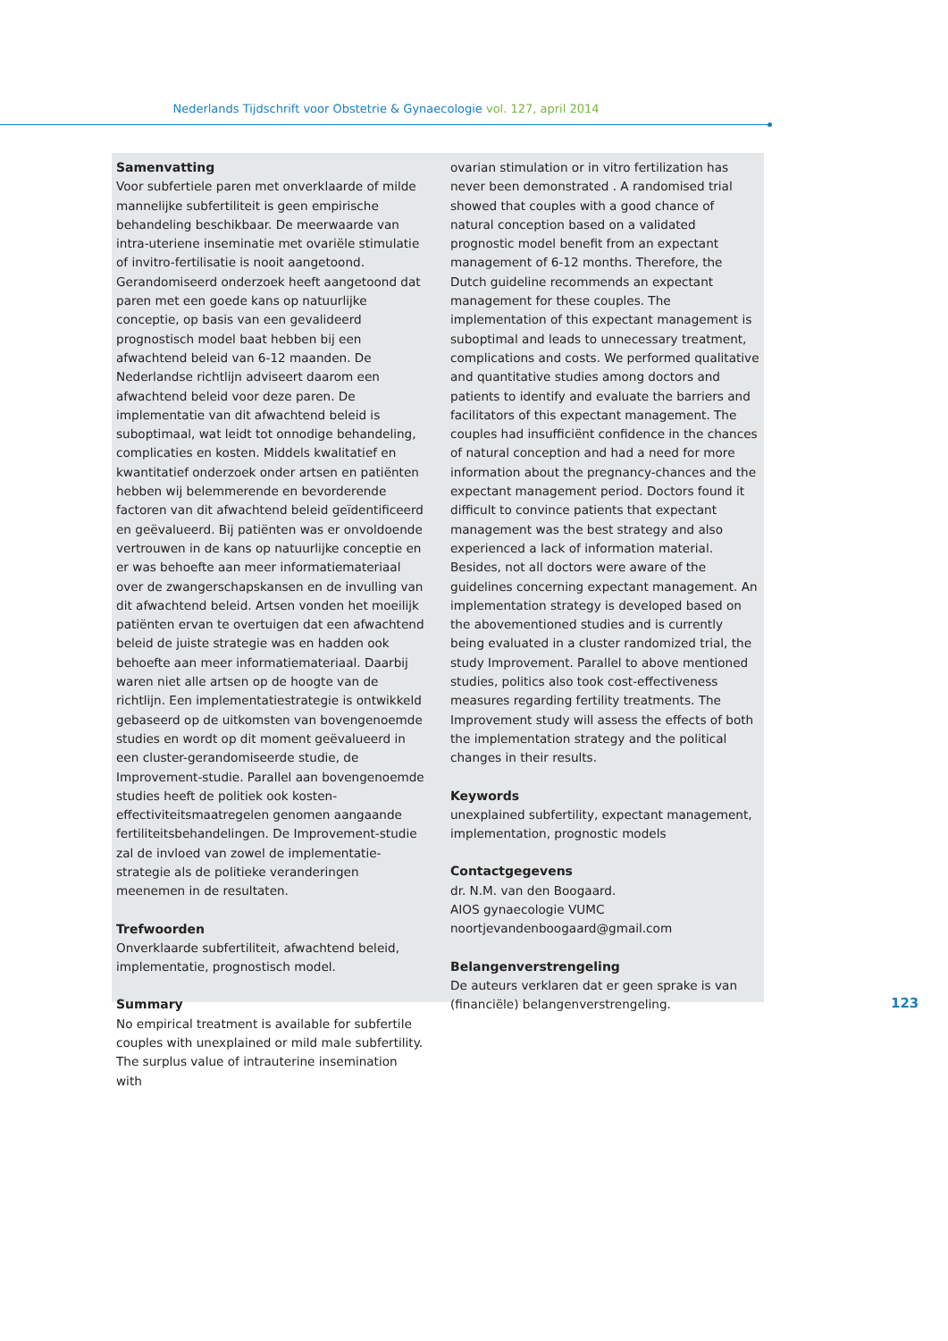Nederlands Tijdschrift voor Obstetrie & Gynaecologie vol. 127, april 2014
Samenvatting
Voor subfertiele paren met onverklaarde of milde mannelijke subfertiliteit is geen empirische behandeling beschikbaar. De meerwaarde van intra-uteriene inseminatie met ovariële stimulatie of invitro-fertilisatie is nooit aangetoond. Gerandomiseerd onderzoek heeft aangetoond dat paren met een goede kans op natuurlijke conceptie, op basis van een gevalideerd prognostisch model baat hebben bij een afwachtend beleid van 6-12 maanden. De Nederlandse richtlijn adviseert daarom een afwachtend beleid voor deze paren. De implementatie van dit afwachtend beleid is suboptimaal, wat leidt tot onnodige behandeling, complicaties en kosten. Middels kwalitatief en kwantitatief onderzoek onder artsen en patiënten hebben wij belemmerende en bevorderende factoren van dit afwachtend beleid geïdentificeerd en geëvalueerd. Bij patiënten was er onvoldoende vertrouwen in de kans op natuurlijke conceptie en er was behoefte aan meer informatiemateriaal over de zwangerschapskansen en de invulling van dit afwachtend beleid. Artsen vonden het moeilijk patiënten ervan te overtuigen dat een afwachtend beleid de juiste strategie was en hadden ook behoefte aan meer informatiemateriaal. Daarbij waren niet alle artsen op de hoogte van de richtlijn. Een implementatiestrategie is ontwikkeld gebaseerd op de uitkomsten van bovengenoemde studies en wordt op dit moment geëvalueerd in een cluster-gerandomiseerde studie, de Improvement-studie. Parallel aan bovengenoemde studies heeft de politiek ook kosten-effectiviteitsmaatregelen genomen aangaande fertiliteitsbehandelingen. De Improvement-studie zal de invloed van zowel de implementatie-strategie als de politieke veranderingen meenemen in de resultaten.
Trefwoorden
Onverklaarde subfertiliteit, afwachtend beleid, implementatie, prognostisch model.
Summary
No empirical treatment is available for subfertile couples with unexplained or mild male subfertility. The surplus value of intrauterine insemination with
ovarian stimulation or in vitro fertilization has never been demonstrated . A randomised trial showed that couples with a good chance of natural conception based on a validated prognostic model benefit from an expectant management of 6-12 months. Therefore, the Dutch guideline recommends an expectant management for these couples. The implementation of this expectant management is suboptimal and leads to unnecessary treatment, complications and costs. We performed qualitative and quantitative studies among doctors and patients to identify and evaluate the barriers and facilitators of this expectant management. The couples had insufficiënt confidence in the chances of natural conception and had a need for more information about the pregnancy-chances and the expectant management period. Doctors found it difficult to convince patients that expectant management was the best strategy and also experienced a lack of information material. Besides, not all doctors were aware of the guidelines concerning expectant management. An implementation strategy is developed based on the abovementioned studies and is currently being evaluated in a cluster randomized trial, the study Improvement. Parallel to above mentioned studies, politics also took cost-effectiveness measures regarding fertility treatments. The Improvement study will assess the effects of both the implementation strategy and the political changes in their results.
Keywords
unexplained subfertility, expectant management, implementation, prognostic models
Contactgegevens
dr. N.M. van den Boogaard.
AIOS gynaecologie VUMC
noortjevandenboogaard@gmail.com
Belangenverstrengeling
De auteurs verklaren dat er geen sprake is van (financiële) belangenverstrengeling.
123